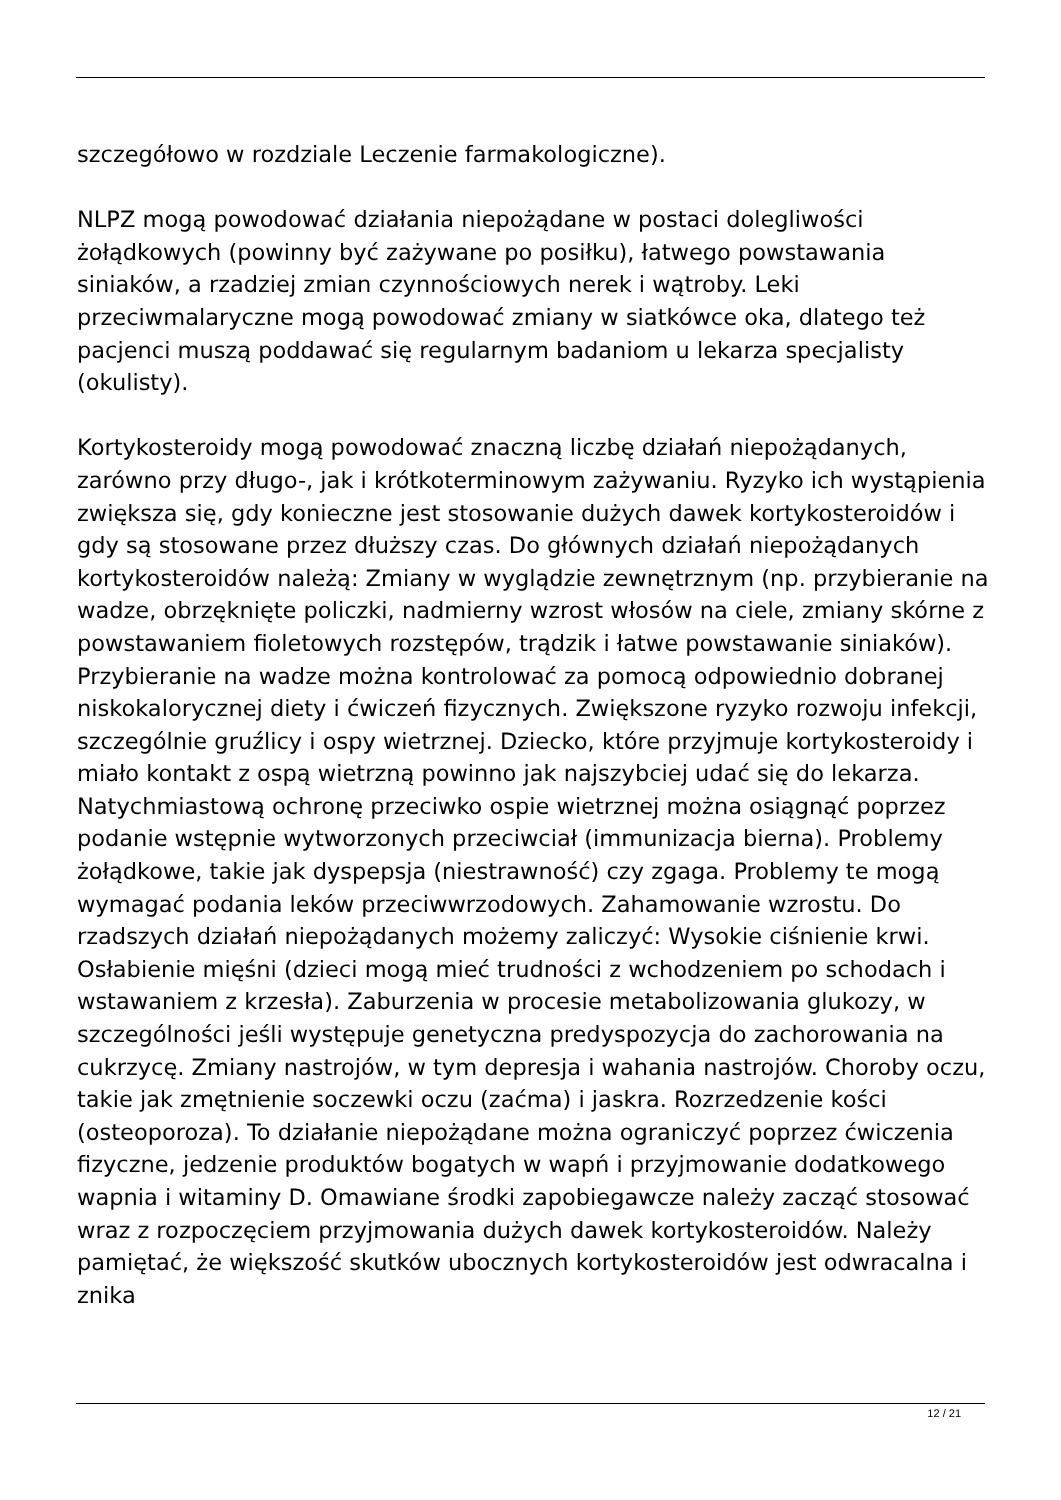szczegółowo w rozdziale Leczenie farmakologiczne).
NLPZ mogą powodować działania niepożądane w postaci dolegliwości żołądkowych (powinny być zażywane po posiłku), łatwego powstawania siniaków, a rzadziej zmian czynnościowych nerek i wątroby. Leki przeciwmalaryczne mogą powodować zmiany w siatkówce oka, dlatego też pacjenci muszą poddawać się regularnym badaniom u lekarza specjalisty (okulisty).
Kortykosteroidy mogą powodować znaczną liczbę działań niepożądanych, zarówno przy długo-, jak i krótkoterminowym zażywaniu. Ryzyko ich wystąpienia zwiększa się, gdy konieczne jest stosowanie dużych dawek kortykosteroidów i gdy są stosowane przez dłuższy czas. Do głównych działań niepożądanych kortykosteroidów należą: Zmiany w wyglądzie zewnętrznym (np. przybieranie na wadze, obrzęknięte policzki, nadmierny wzrost włosów na ciele, zmiany skórne z powstawaniem fioletowych rozstępów, trądzik i łatwe powstawanie siniaków). Przybieranie na wadze można kontrolować za pomocą odpowiednio dobranej niskokalorycznej diety i ćwiczeń fizycznych. Zwiększone ryzyko rozwoju infekcji, szczególnie gruźlicy i ospy wietrznej. Dziecko, które przyjmuje kortykosteroidy i miało kontakt z ospą wietrzną powinno jak najszybciej udać się do lekarza. Natychmiastową ochronę przeciwko ospie wietrznej można osiągnąć poprzez podanie wstępnie wytworzonych przeciwciał (immunizacja bierna). Problemy żołądkowe, takie jak dyspepsja (niestrawność) czy zgaga. Problemy te mogą wymagać podania leków przeciwwrzodowych. Zahamowanie wzrostu. Do rzadszych działań niepożądanych możemy zaliczyć: Wysokie ciśnienie krwi. Osłabienie mięśni (dzieci mogą mieć trudności z wchodzeniem po schodach i wstawaniem z krzesła). Zaburzenia w procesie metabolizowania glukozy, w szczególności jeśli występuje genetyczna predyspozycja do zachorowania na cukrzycę. Zmiany nastrojów, w tym depresja i wahania nastrojów. Choroby oczu, takie jak zmętnienie soczewki oczu (zaćma) i jaskra. Rozrzedzenie kości (osteoporoza). To działanie niepożądane można ograniczyć poprzez ćwiczenia fizyczne, jedzenie produktów bogatych w wapń i przyjmowanie dodatkowego wapnia i witaminy D. Omawiane środki zapobiegawcze należy zacząć stosować wraz z rozpoczęciem przyjmowania dużych dawek kortykosteroidów. Należy pamiętać, że większość skutków ubocznych kortykosteroidów jest odwracalna i znika
12 / 21